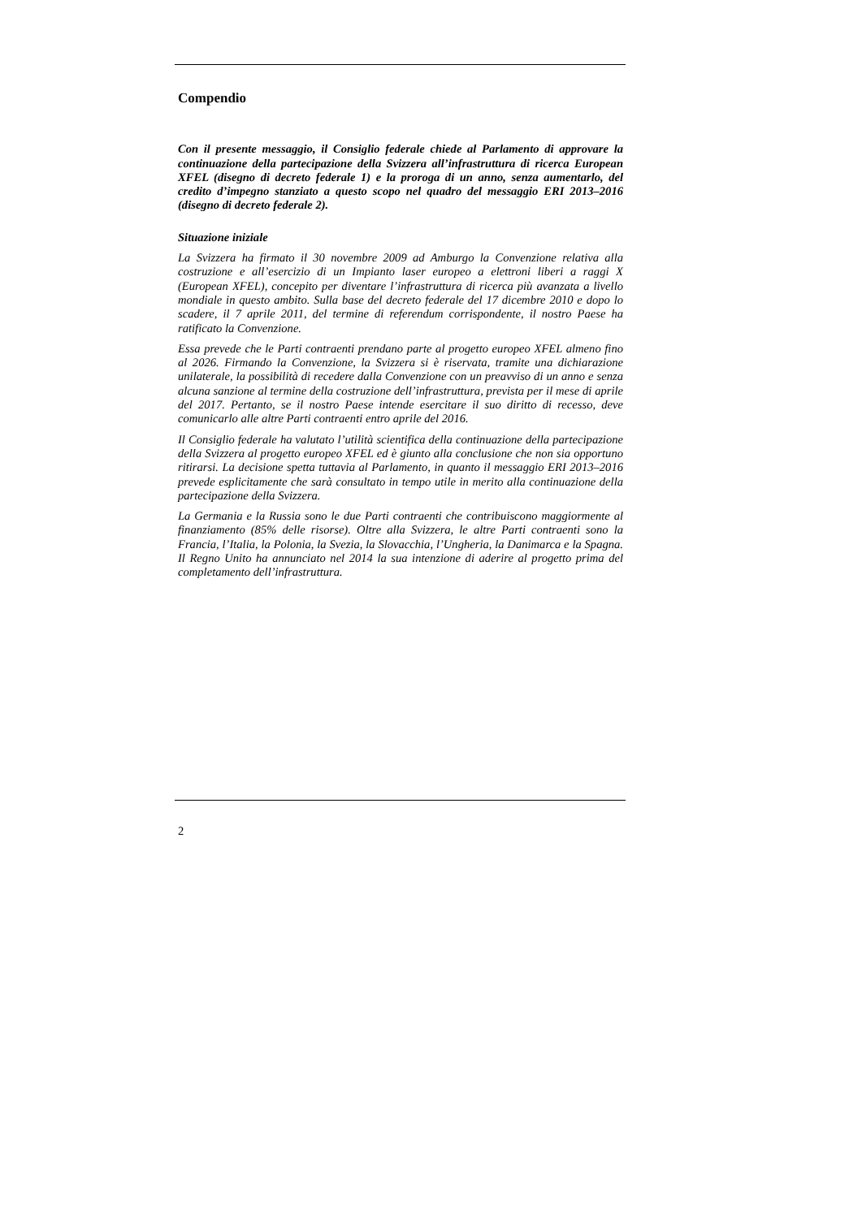Compendio
Con il presente messaggio, il Consiglio federale chiede al Parlamento di approvare la continuazione della partecipazione della Svizzera all’infrastruttura di ricerca European XFEL (disegno di decreto federale 1) e la proroga di un anno, senza aumentarlo, del credito d’impegno stanziato a questo scopo nel quadro del messaggio ERI 2013–2016 (disegno di decreto federale 2).
Situazione iniziale
La Svizzera ha firmato il 30 novembre 2009 ad Amburgo la Convenzione relativa alla costruzione e all’esercizio di un Impianto laser europeo a elettroni liberi a raggi X (European XFEL), concepito per diventare l’infrastruttura di ricerca più avanzata a livello mondiale in questo ambito. Sulla base del decreto federale del 17 dicembre 2010 e dopo lo scadere, il 7 aprile 2011, del termine di referendum corrispondente, il nostro Paese ha ratificato la Convenzione.
Essa prevede che le Parti contraenti prendano parte al progetto europeo XFEL almeno fino al 2026. Firmando la Convenzione, la Svizzera si è riservata, tramite una dichiarazione unilaterale, la possibilità di recedere dalla Convenzione con un preavviso di un anno e senza alcuna sanzione al termine della costruzione dell’infrastruttura, prevista per il mese di aprile del 2017. Pertanto, se il nostro Paese intende esercitare il suo diritto di recesso, deve comunicarlo alle altre Parti contraenti entro aprile del 2016.
Il Consiglio federale ha valutato l’utilità scientifica della continuazione della partecipazione della Svizzera al progetto europeo XFEL ed è giunto alla conclusione che non sia opportuno ritirarsi. La decisione spetta tuttavia al Parlamento, in quanto il messaggio ERI 2013–2016 prevede esplicitamente che sarà consultato in tempo utile in merito alla continuazione della partecipazione della Svizzera.
La Germania e la Russia sono le due Parti contraenti che contribuiscono maggiormente al finanziamento (85% delle risorse). Oltre alla Svizzera, le altre Parti contraenti sono la Francia, l’Italia, la Polonia, la Svezia, la Slovacchia, l’Ungheria, la Danimarca e la Spagna. Il Regno Unito ha annunciato nel 2014 la sua intenzione di aderire al progetto prima del completamento dell’infrastruttura.
2